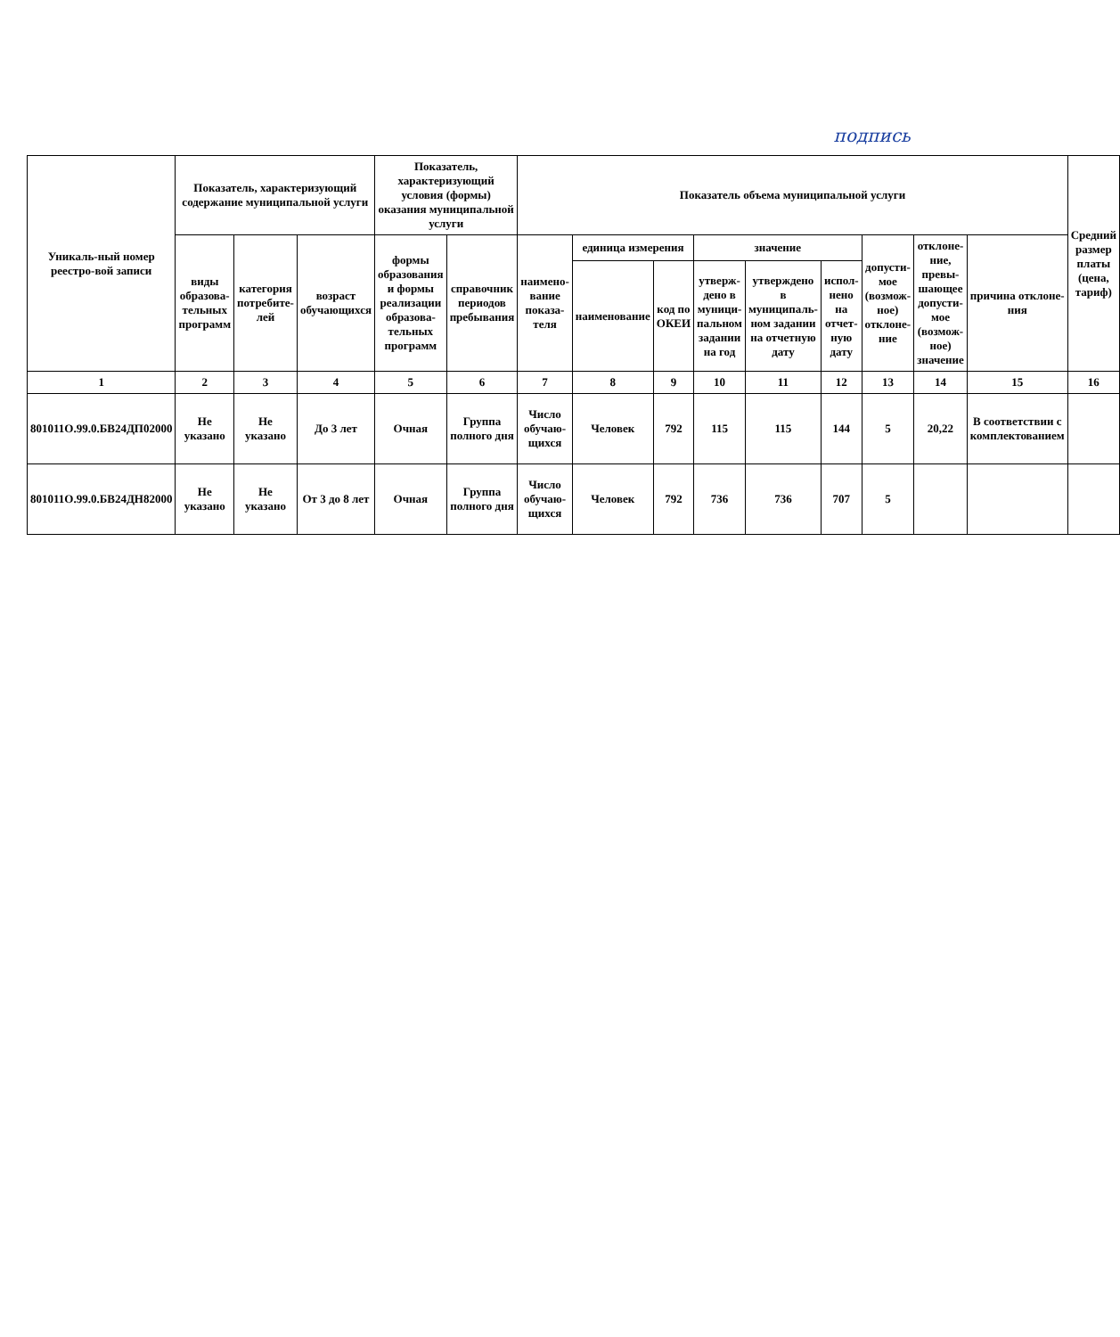подпись
| Уникаль-ный номер реестро-вой записи | Показатель, характеризующий содержание муниципальной услуги | | | Показатель, характеризующий условия (формы) оказания муниципальной услуги | | Показатель объема муниципальной услуги | | | | | | | | | Средний размер платы (цена, тариф) |
| --- | --- | --- | --- | --- | --- | --- | --- | --- | --- | --- | --- | --- | --- | --- | --- |
| | виды образова-тельных программ | категория потребите-лей | возраст обучающихся | формы образования и формы реализации образова-тельных программ | справочник периодов пребывания | наимено-вание показа-теля | единица измерения | | значение | | | допусти-мое (возмож-ное) отклоне-ние | отклоне-ние, превы-шающее допусти-мое (возмож-ное) значение | причина отклоне-ния | |
| | | | | | | | наименование | код по ОКЕИ | утверж-дено в муници-пальном задании на год | утверждено в муниципаль-ном задании на отчетную дату | испол-нено на отчет-ную дату | | | | |
| 1 | 2 | 3 | 4 | 5 | 6 | 7 | 8 | 9 | 10 | 11 | 12 | 13 | 14 | 15 | 16 |
| 801011О.99.0.БВ24ДП02000 | Не указано | Не указано | До 3 лет | Очная | Группа полного дня | Число обучаю-щихся | Человек | 792 | 115 | 115 | 144 | 5 | 20,22 | В соответствии с комплектованием | |
| 801011О.99.0.БВ24ДН82000 | Не указано | Не указано | От 3 до 8 лет | Очная | Группа полного дня | Число обучаю-щихся | Человек | 792 | 736 | 736 | 707 | 5 | | | |